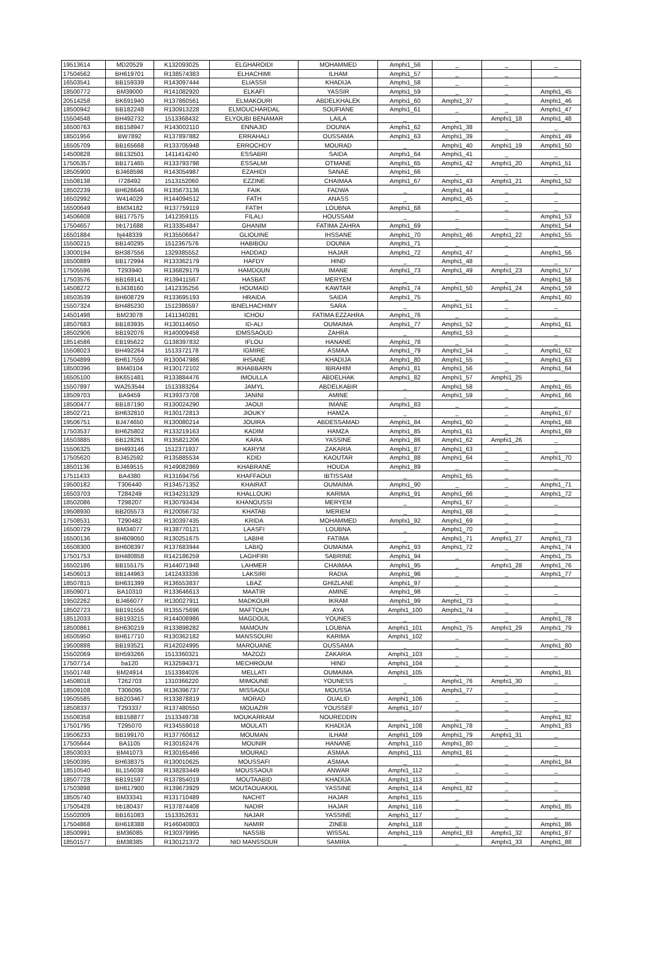| 19513614 | MD20529 | K132093025 | ELGHAROIDI | MOHAMMED | Amphi1_56 | _ | _ | _ |
| 17504562 | BH619701 | R138574383 | ELHACHIMI | ILHAM | Amphi1_57 | _ | _ | _ |
| 16503541 | BB159339 | R143097444 | ELIASSII | KHADIJA | Amphi1_58 | _ | _ | |
| 18500772 | BM39000 | R141082920 | ELKAFI | YASSIR | Amphi1_59 | _ | _ | Amphi1_45 |
| 20514258 | BK691940 | R137860561 | ELMAKOURI | ABDELKHALEK | Amphi1_60 | Amphi1_37 | _ | Amphi1_46 |
| 18500942 | BB182248 | R130913228 | ELMOUCHARDAL | SOUFIANE | Amphi1_61 | _ | _ | Amphi1_47 |
| 15504548 | BH492732 | 1513368432 | ELYOUBI BENAMAR | LAILA | _ | _ | Amphi1_18 | Amphi1_48 |
| 16500763 | BB158947 | R143002110 | ENNAJID | DOUNIA | Amphi1_62 | Amphi1_38 | _ | _ |
| 18501956 | BW7892 | R137897882 | ERRAHALI | OUSSAMA | Amphi1_63 | Amphi1_39 | _ | Amphi1_49 |
| 16505709 | BB165668 | R133705948 | ERROCHDY | MOURAD | _ | Amphi1_40 | Amphi1_19 | Amphi1_50 |
| 14500828 | BB132501 | 1411414240 | ESSABRI | SAIDA | Amphi1_64 | Amphi1_41 | _ | _ |
| 17505357 | BB171465 | R133793798 | ESSALMI | OTMANE | Amphi1_65 | Amphi1_42 | Amphi1_20 | Amphi1_51 |
| 18505900 | BJ468598 | R143054987 | EZAHIDI | SANAE | Amphi1_66 | _ | _ | _ |
| 15508138 | I728492 | 1513152060 | EZZINE | CHAIMAA | Amphi1_67 | Amphi1_43 | Amphi1_21 | Amphi1_52 |
| 18502239 | BH626646 | R135673136 | FAIK | FADWA | _ | Amphi1_44 | _ | _ |
| 16502992 | W414029 | R144094512 | FATH | ANASS | _ | Amphi1_45 | _ | _ |
| 16500649 | BM34182 | R137759119 | FATIH | LOUBNA | Amphi1_68 | _ | _ | _ |
| 14506608 | BB177575 | 1412359115 | FILALI | HOUSSAM | _ | _ | _ | Amphi1_53 |
| 17504657 | bb171688 | R133354847 | GHANIM | FATIMA ZAHRA | Amphi1_69 | _ | _ | Amphi1_54 |
| 16501884 | bj448339 | R135506647 | GLIOUINE | IHSSANE | Amphi1_70 | Amphi1_46 | Amphi1_22 | Amphi1_55 |
| 15500215 | BB140295 | 1512367576 | HABIBOU | DOUNIA | Amphi1_71 | _ | _ | _ |
| 13000194 | BH387556 | 1329385552 | HADDAD | HAJAR | Amphi1_72 | Amphi1_47 | _ | Amphi1_56 |
| 16500889 | BB172994 | R133362179 | HAFDY | HIND | _ | Amphi1_48 | _ | _ |
| 17505596 | T293940 | R136829179 | HAMDOUN | IMANE | Amphi1_73 | Amphi1_49 | Amphi1_23 | Amphi1_57 |
| 17503576 | BB169141 | R139411567 | HASBAT | MERYEM | _ | _ | _ | Amphi1_58 |
| 14508272 | BJ438160 | 1412335256 | HOUMAID | KAWTAR | Amphi1_74 | Amphi1_50 | Amphi1_24 | Amphi1_59 |
| 16503539 | BH608729 | R133695193 | HRAIDA | SAIDA | Amphi1_75 | _ | _ | Amphi1_60 |
| 15507324 | BH485230 | 1512386597 | IBNELHACHIMY | SARA | _ | Amphi1_51 | _ | _ |
| 14501498 | BM23078 | 1411340281 | ICHOU | FATIMA EZZAHRA | Amphi1_76 | _ | _ | _ |
| 18507683 | BB183935 | R130114650 | ID-ALI | OUMAIMA | Amphi1_77 | Amphi1_52 | _ | Amphi1_61 |
| 18502906 | BB192076 | R140009458 | IDMSSAOUD | ZAHRA | _ | Amphi1_53 | _ | _ |
| 18514586 | EB195622 | G138397832 | IFLOU | HANANE | Amphi1_78 | _ | _ | _ |
| 15508023 | BH492264 | 1513372178 | IGMIRE | ASMAA | Amphi1_79 | Amphi1_54 | _ | Amphi1_62 |
| 17504899 | BH617559 | R130047986 | IHSANE | KHADIJA | Amphi1_80 | Amphi1_55 | _ | Amphi1_63 |
| 18500396 | BM40104 | R130172102 | IKHABBARN | IBRAHIM | Amphi1_81 | Amphi1_56 | _ | Amphi1_64 |
| 16505100 | BK651481 | R133884476 | IMOULLA | ABDELHAK | Amphi1_82 | Amphi1_57 | Amphi1_25 | _ |
| 15507897 | WA253544 | 1513383264 | JAMYL | ABDELKABIR | _ | Amphi1_58 | _ | Amphi1_65 |
| 18509703 | BA9459 | R139373708 | JANINI | AMINE | _ | Amphi1_59 | _ | Amphi1_66 |
| 18500477 | BB187190 | R130024290 | JAOUI | IMANE | Amphi1_83 | _ | _ | _ |
| 18502721 | BH632810 | R130172813 | JIOUKY | HAMZA | _ | _ | _ | Amphi1_67 |
| 19506751 | BJ474650 | R130080214 | JOUIRA | ABDESSAMAD | Amphi1_84 | Amphi1_60 | _ | Amphi1_68 |
| 17503537 | BH625802 | R133219163 | KADIM | HAMZA | Amphi1_85 | Amphi1_61 | _ | Amphi1_69 |
| 16503885 | BB128261 | R135821206 | KARA | YASSINE | Amphi1_86 | Amphi1_62 | Amphi1_26 | _ |
| 15506325 | BH493146 | 1512371937 | KARYM | ZAKARIA | Amphi1_87 | Amphi1_63 | _ | _ |
| 17505620 | BJ452592 | R135885534 | KDID | KAOUTAR | Amphi1_88 | Amphi1_64 | _ | Amphi1_70 |
| 18501136 | BJ469515 | R149082869 | KHABRANE | HOUDA | Amphi1_89 | _ | _ | _ |
| 17511433 | BA4380 | R131694756 | KHAFFAOUI | IBTISSAM | _ | Amphi1_65 | _ | _ |
| 19500182 | T306440 | R134571352 | KHAIRAT | OUMAIMA | Amphi1_90 | _ | _ | Amphi1_71 |
| 16503703 | T284249 | R134231329 | KHALLOUKI | KARIMA | Amphi1_91 | Amphi1_66 | _ | Amphi1_72 |
| 18502086 | T298207 | R130793434 | KHANOUSSI | MERYEM | _ | Amphi1_67 | _ | _ |
| 19508930 | BB205573 | R120056732 | KHATAB | MERIEM | _ | Amphi1_68 | _ | _ |
| 17508531 | T290482 | R130397435 | KRIDA | MOHAMMED | Amphi1_92 | Amphi1_69 | _ | _ |
| 16500729 | BM34077 | R138770121 | LAASFI | LOUBNA | _ | Amphi1_70 | _ | _ |
| 16500136 | BH609050 | R130251675 | LABIHI | FATIMA | _ | Amphi1_71 | Amphi1_27 | Amphi1_73 |
| 16508300 | BH608397 | R137683944 | LABIQ | OUMAIMA | Amphi1_93 | Amphi1_72 | _ | Amphi1_74 |
| 17501753 | BH480858 | R142186259 | LAGHFIRI | SABRINE | Amphi1_94 | _ | _ | Amphi1_75 |
| 16502186 | BB155175 | R144071948 | LAHMER | CHAIMAA | Amphi1_95 | _ | Amphi1_28 | Amphi1_76 |
| 14506013 | BB144963 | 1412433336 | LAKSIRI | RADIA | Amphi1_96 | _ | _ | Amphi1_77 |
| 18507815 | BH631399 | R136553837 | LBAZ | GHIZLANE | Amphi1_97 | _ | _ | _ |
| 18509071 | BA10310 | R133646613 | MAATIR | AMINE | Amphi1_98 | _ | _ | _ |
| 19502262 | BJ466077 | R130027911 | MADKOUR | IKRAM | Amphi1_99 | Amphi1_73 | _ | _ |
| 18502723 | BB191556 | R135575696 | MAFTOUH | AYA | Amphi1_100 | Amphi1_74 | _ | _ |
| 18512033 | BB193215 | R144008986 | MAGDOUL | YOUNES | _ | _ | _ | Amphi1_78 |
| 18500861 | BH630219 | R133898282 | MAMOUN | LOUBNA | Amphi1_101 | Amphi1_75 | Amphi1_29 | Amphi1_79 |
| 16505950 | BH617710 | R130362182 | MANSSOURI | KARIMA | Amphi1_102 | _ | _ | _ |
| 19500888 | BB193521 | R142024995 | MAROUANE | OUSSAMA | _ | _ | _ | Amphi1_80 |
| 15502069 | BH593266 | 1513360321 | MAZOZI | ZAKARIA | Amphi1_103 | _ | _ | _ |
| 17507714 | ba120 | R132594371 | MECHROUM | HIND | Amphi1_104 | _ | _ | _ |
| 15501748 | BM24914 | 1513384026 | MELLATI | OUMAIMA | Amphi1_105 | _ | _ | Amphi1_81 |
| 14508018 | T262703 | 1310366220 | MIMOUNE | YOUNESS | _ | Amphi1_76 | Amphi1_30 | _ |
| 18509108 | T306095 | R136396737 | MISSAOUI | MOUSSA | _ | Amphi1_77 | _ | _ |
| 19505585 | BB203467 | R133878819 | MORAD | OUALID | Amphi1_106 | _ | _ | _ |
| 18508337 | T293337 | R137480550 | MOUAZIR | YOUSSEF | Amphi1_107 | _ | _ | _ |
| 15508358 | BB158877 | 1513349738 | MOUKARRAM | NOUREDDIN | _ | _ | _ | Amphi1_82 |
| 17501795 | T295070 | R134559018 | MOULATI | KHADIJA | Amphi1_108 | Amphi1_78 | _ | Amphi1_83 |
| 19506233 | BB199170 | R137760612 | MOUMAN | ILHAM | Amphi1_109 | Amphi1_79 | Amphi1_31 | _ |
| 17505644 | BA1105 | R130162476 | MOUNIR | HANANE | Amphi1_110 | Amphi1_80 | _ | _ |
| 18503033 | BM41073 | R130165466 | MOURAD | ASMAA | Amphi1_111 | Amphi1_81 | _ | _ |
| 19500395 | BH638375 | R130010625 | MOUSSAFI | ASMAA | _ | _ | _ | Amphi1_84 |
| 18510540 | BL156038 | R138283449 | MOUSSAOUI | ANWAR | Amphi1_112 | _ | _ | _ |
| 18507728 | BB191597 | R137854019 | MOUTAABID | KHADIJA | Amphi1_113 | _ | _ | _ |
| 17503898 | BH617900 | R139673929 | MOUTAOUAKKIL | YASSINE | Amphi1_114 | Amphi1_82 | _ | _ |
| 18505740 | BM33341 | R131710489 | NACHIT | HAJAR | Amphi1_115 | _ | _ | _ |
| 17505428 | bb180437 | R137874408 | NADIR | HAJAR | Amphi1_116 | _ | _ | Amphi1_85 |
| 15502009 | BB161083 | 1513352631 | NAJAR | YASSINE | Amphi1_117 | _ | _ | _ |
| 17504868 | BH618388 | R146040803 | NAMIR | ZINEB | Amphi1_118 | _ | _ | Amphi1_86 |
| 18500991 | BM36085 | R130379995 | NASSIB | WISSAL | Amphi1_119 | Amphi1_83 | Amphi1_32 | Amphi1_87 |
| 18501577 | BM38385 | R130121372 | NID MANSSOUR | SAMIRA | _ | _ | Amphi1_33 | Amphi1_88 |